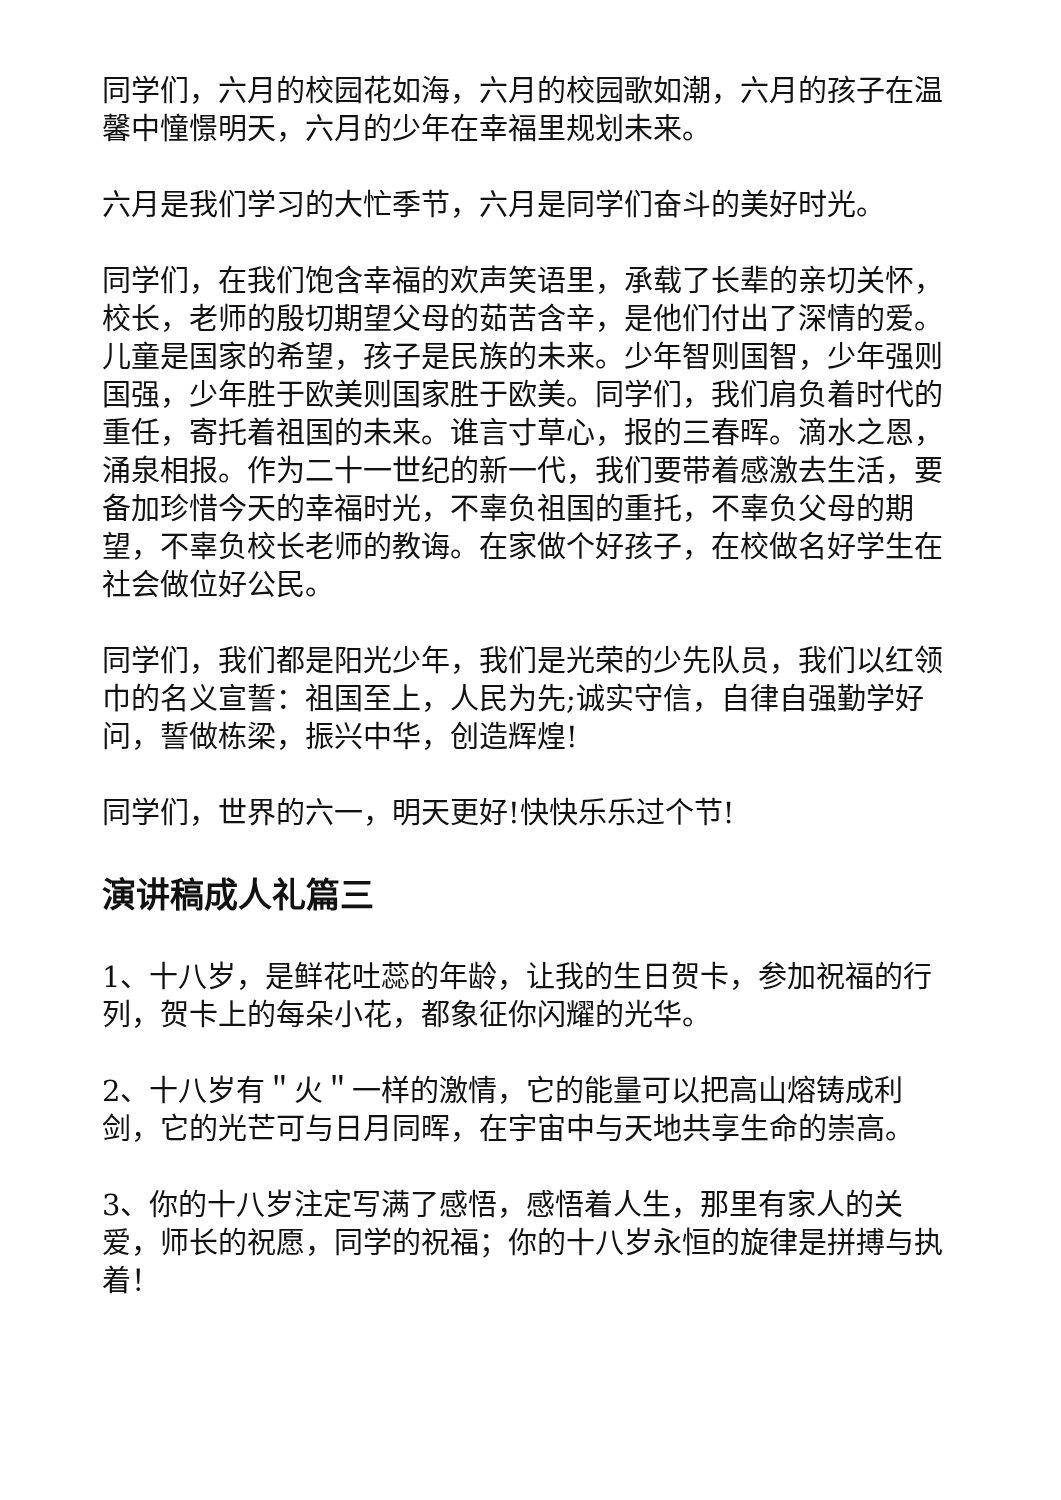同学们，六月的校园花如海，六月的校园歌如潮，六月的孩子在温馨中憧憬明天，六月的少年在幸福里规划未来。
六月是我们学习的大忙季节，六月是同学们奋斗的美好时光。
同学们，在我们饱含幸福的欢声笑语里，承载了长辈的亲切关怀，校长，老师的殷切期望父母的茹苦含辛，是他们付出了深情的爱。儿童是国家的希望，孩子是民族的未来。少年智则国智，少年强则国强，少年胜于欧美则国家胜于欧美。同学们，我们肩负着时代的重任，寄托着祖国的未来。谁言寸草心，报的三春晖。滴水之恩，涌泉相报。作为二十一世纪的新一代，我们要带着感激去生活，要备加珍惜今天的幸福时光，不辜负祖国的重托，不辜负父母的期望，不辜负校长老师的教诲。在家做个好孩子，在校做名好学生在社会做位好公民。
同学们，我们都是阳光少年，我们是光荣的少先队员，我们以红领巾的名义宣誓：祖国至上，人民为先;诚实守信，自律自强勤学好问，誓做栋梁，振兴中华，创造辉煌!
同学们，世界的六一，明天更好!快快乐乐过个节!
演讲稿成人礼篇三
1、十八岁，是鲜花吐蕊的年龄，让我的生日贺卡，参加祝福的行列，贺卡上的每朵小花，都象征你闪耀的光华。
2、十八岁有＂火＂一样的激情，它的能量可以把高山熔铸成利剑，它的光芒可与日月同晖，在宇宙中与天地共享生命的崇高。
3、你的十八岁注定写满了感悟，感悟着人生，那里有家人的关爱，师长的祝愿，同学的祝福；你的十八岁永恒的旋律是拼搏与执着！